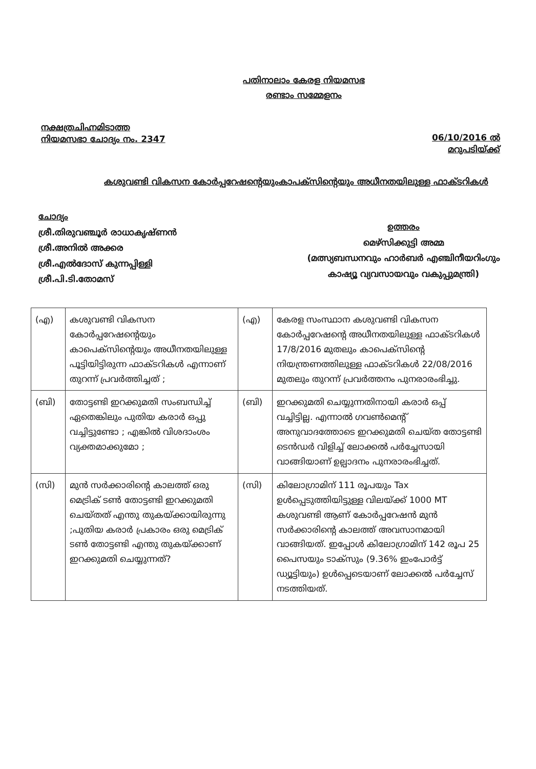പതിനാലാം കേരള നിയമസഭ
രണ്ടാം സമ്മേളനം
നക്ഷത്രചിഹ്നമിടാത്ത
നിയമസഭാ ചോദ്യം നം. 2347
06/10/2016 ൽ
മറുപടിയ്ക്ക്
കശുവണ്ടി വികസന കോർപ്പറേഷന്റെയുംകാപക്സിന്റെയും അധീനതയിലുള്ള ഫാക്ടറികൾ
ചോദ്യം
ശ്രീ.തിരുവഞ്ചൂർ രാധാകൃഷ്ണൻ
ശ്രീ.അനിൽ അക്കര
ശ്രീ.എൽദോസ് കുന്നപ്പിള്ളി
ശ്രീ.പി.ടി.തോമസ്
ഉത്തരം
മെഴ്സിക്കുട്ടി അമ്മ
(മത്സ്യബന്ധനവും ഹാർബർ എഞ്ചിനീയറിംഗും
കാഷ്യൂ വ്യവസായവും വകുപ്പുമന്ത്രി)
| (എ) | കശുവണ്ടി വികസന കോർപ്പറേഷന്റെയും കാപെക്സിന്റെയും അധീനതയിലുള്ള പൂട്ടിയിട്ടിരുന്ന ഫാക്ടറികൾ എന്നാണ് തുറന്ന് പ്രവർത്തിച്ചത് ; | (എ) | കേരള സംസ്ഥാന കശുവണ്ടി വികസന കോർപ്പറേഷന്റെ അധീനതയിലുള്ള ഫാക്ടറികൾ 17/8/2016 മുതലും കാപെക്സിന്റെ നിയന്ത്രണത്തിലുള്ള ഫാക്ടറികൾ 22/08/2016 മുതലും തുറന്ന് പ്രവർത്തനം പുനരാരംഭിച്ചു. |
| (ബി) | തോട്ടണ്ടി ഇറക്കുമതി സംബന്ധിച്ച് ഏതെങ്കിലും പുതിയ കരാർ ഒപ്പു വച്ചിട്ടുണ്ടോ ; എങ്കിൽ വിശദാംശം വ്യക്തമാക്കുമോ ; | (ബി) | ഇറക്കുമതി ചെയ്യുന്നതിനായി കരാർ ഒപ്പ് വച്ചിട്ടില്ല. എന്നാൽ ഗവൺമെന്റ് അനുവാദത്തോടെ ഇറക്കുമതി ചെയ്ത തോട്ടണ്ടി ടെൻഡർ വിളിച്ച് ലോക്കൽ പർച്ചേസായി വാങ്ങിയാണ് ഉല്പാദനം പുനരാരംഭിച്ചത്. |
| (സി) | മുൻ സർക്കാരിന്റെ കാലത്ത് ഒരു മെട്രിക് ടൺ തോട്ടണ്ടി ഇറക്കുമതി ചെയ്തത് എന്തു തുകയ്ക്കായിരുന്നു ;പുതിയ കരാർ പ്രകാരം ഒരു മെട്രിക് ടൺ തോട്ടണ്ടി എന്തു തുകയ്ക്കാണ് ഇറക്കുമതി ചെയ്യുന്നത്? | (സി) | കിലോഗ്രാമിന് 111 രൂപയും Tax ഉൾപ്പെടുത്തിയിട്ടുള്ള വിലയ്ക്ക് 1000 MT കശുവണ്ടി ആണ് കോർപ്പറേഷൻ മുൻ സർക്കാരിന്റെ കാലത്ത് അവസാനമായി വാങ്ങിയത്. ഇപ്പോൾ കിലോഗ്രാമിന് 142 രൂപ 25 പൈസയും ടാക്സും (9.36% ഇംപോർട്ട് ഡ്യൂട്ടിയും) ഉൾപ്പെടെയാണ് ലോക്കൽ പർച്ചേസ് നടത്തിയത്. |